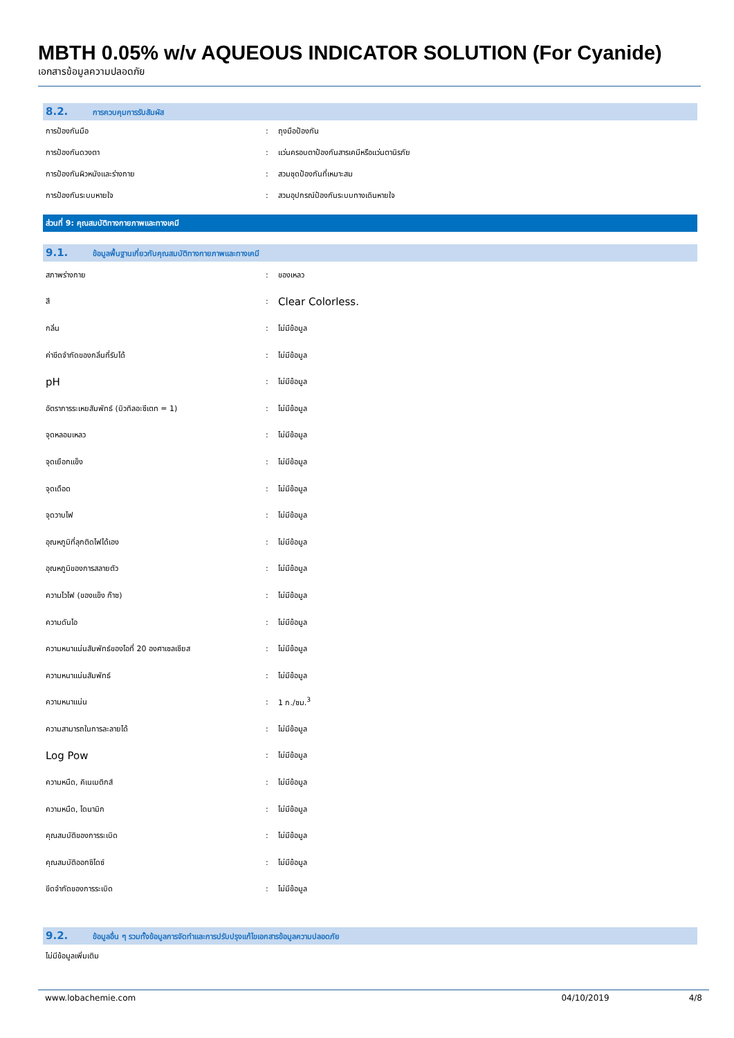MBTH 0.05% w/v AQUEOUS INDICATOR SOLUTION (For Cyanide)
เอกสารข้อมูลความปลอดภัย
8.2. การควบคุมการรับสัมผัส
| การป้องกันมือ | : | ถุงมือป้องกัน |
| การป้องกันดวงตา | : | แว่นครอบตาป้องกันสารเคมีหรือแว่นตานิรภัย |
| การป้องกันผิวหนังและร่างกาย | : | สวมชุดป้องกันที่เหมาะสม |
| การป้องกันระบบหายใจ | : | สวมอุปกรณ์ป้องกันระบบทางเดินหายใจ |
ส่วนที่ 9: คุณสมบัติทางกายภาพและทางเคมี
9.1. ข้อมูลพื้นฐานเกี่ยวกับคุณสมบัติทางกายภาพและทางเคมี
| สภาพร่างกาย | : | ของเหลว |
| สี | : | Clear Colorless. |
| กลิ่น | : | ไม่มีข้อมูล |
| ค่าขีดจำกัดของกลิ่นที่รับได้ | : | ไม่มีข้อมูล |
| pH | : | ไม่มีข้อมูล |
| อัตราการระเหยสัมพัทธ์ (บิวทิลอะซีเตท = 1) | : | ไม่มีข้อมูล |
| จุดหลอมเหลว | : | ไม่มีข้อมูล |
| จุดเยือกแข็ง | : | ไม่มีข้อมูล |
| จุดเดือด | : | ไม่มีข้อมูล |
| จุดวาบไฟ | : | ไม่มีข้อมูล |
| อุณหภูมิที่ลุกติดไฟได้เอง | : | ไม่มีข้อมูล |
| อุณหภูมิของการสลายตัว | : | ไม่มีข้อมูล |
| ความไวไฟ (ของแข็ง ก๊าซ) | : | ไม่มีข้อมูล |
| ความดันไอ | : | ไม่มีข้อมูล |
| ความหนาแน่นสัมพัทธ์ของไอที่ 20 องศาเซลเซียส | : | ไม่มีข้อมูล |
| ความหนาแน่นสัมพัทธ์ | : | ไม่มีข้อมูล |
| ความหนาแน่น | : | 1 ก./ซม.<sup>3</sup> |
| ความสามารถในการละลายได้ | : | ไม่มีข้อมูล |
| Log Pow | : | ไม่มีข้อมูล |
| ความหนืด, คิเนเมติกส์ | : | ไม่มีข้อมูล |
| ความหนืด, ไดนามิก | : | ไม่มีข้อมูล |
| คุณสมบัติของการระเบิด | : | ไม่มีข้อมูล |
| คุณสมบัติออกซิไดซ์ | : | ไม่มีข้อมูล |
| ขีดจำกัดของการระเบิด | : | ไม่มีข้อมูล |
9.2. ข้อมูลอื่น ๆ รวมทั้งข้อมูลการจัดทำและการปรับปรุงแก้ไขเอกสารข้อมูลความปลอดภัย
ไม่มีข้อมูลเพิ่มเติม
www.lobachemie.com 04/10/2019 4/8